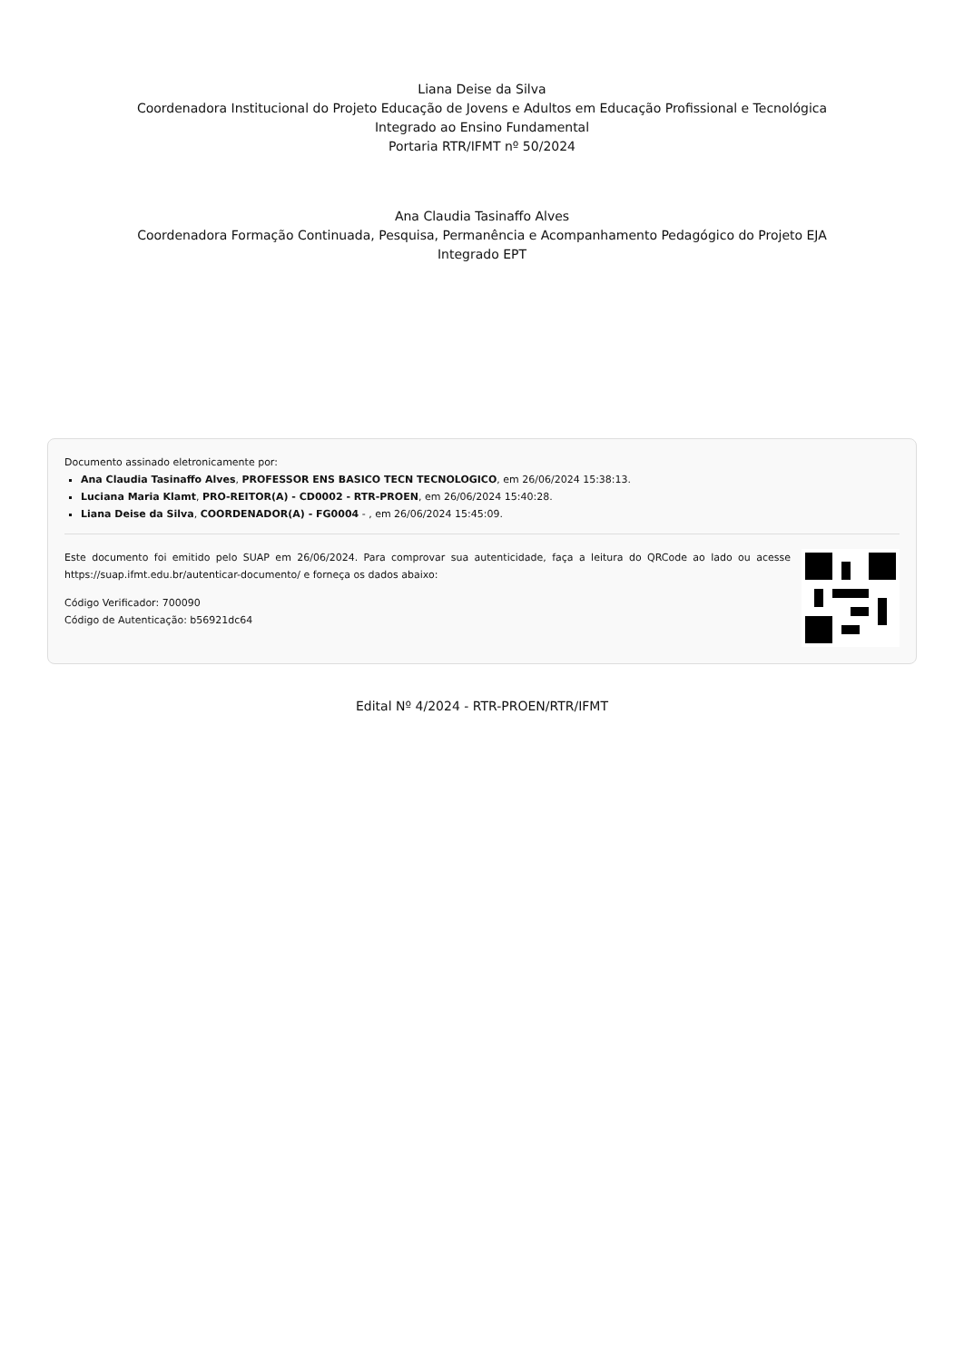Liana Deise da Silva
Coordenadora Institucional do Projeto Educação de Jovens e Adultos em Educação Profissional e Tecnológica
Integrado ao Ensino Fundamental
Portaria RTR/IFMT nº 50/2024
Ana Claudia Tasinaffo Alves
Coordenadora Formação Continuada, Pesquisa, Permanência e Acompanhamento Pedagógico do Projeto EJA
Integrado EPT
Documento assinado eletronicamente por:
Ana Claudia Tasinaffo Alves, PROFESSOR ENS BASICO TECN TECNOLOGICO, em 26/06/2024 15:38:13.
Luciana Maria Klamt, PRO-REITOR(A) - CD0002 - RTR-PROEN, em 26/06/2024 15:40:28.
Liana Deise da Silva, COORDENADOR(A) - FG0004 - , em 26/06/2024 15:45:09.
Este documento foi emitido pelo SUAP em 26/06/2024. Para comprovar sua autenticidade, faça a leitura do QRCode ao lado ou acesse https://suap.ifmt.edu.br/autenticar-documento/ e forneça os dados abaixo:
Código Verificador: 700090
Código de Autenticação: b56921dc64
Edital Nº 4/2024 - RTR-PROEN/RTR/IFMT